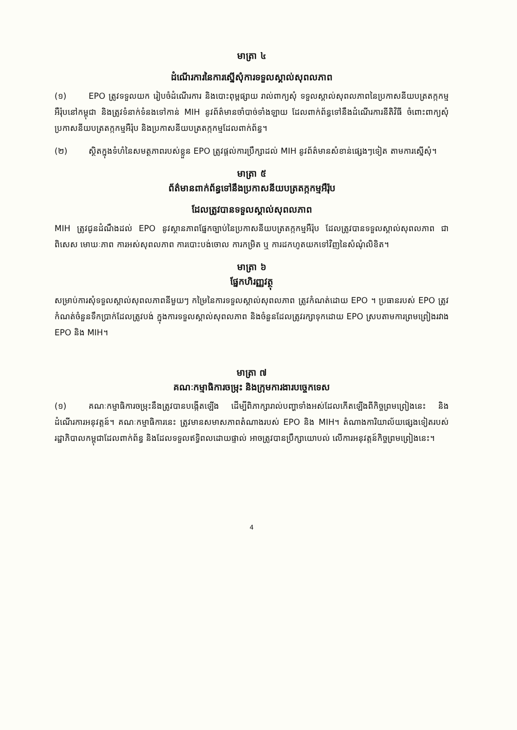មាត្រា ៤
ដំណើរការនៃការស្នើសុំការទទួលស្គាល់សុពលភាព
(១) EPO ត្រូវទទួលយក រៀបចំដំណើរការ និងបោះពុម្ពផ្សាយ រាល់ពាក្យសុំ ទទួលស្គាល់សុពលភាពនៃប្រកាសនីយបត្រតក្កកម្មអឺរ៉ុបនៅកម្ពុជា និងត្រូវទំនាក់ទំនងទៅកាន់ MIH នូវព័ត៌មានចាំបាច់ទាំងឡាយ ដែលពាក់ព័ន្ធទៅនឹងដំណើរការនីតិវិធី ចំពោះពាក្យសុំប្រកាសនីយបត្រតក្កកម្មអឺរ៉ុប និងប្រកាសនីយបត្រតក្កកម្មដែលពាក់ព័ន្ធ។
(២) ស្ថិតក្នុងទំហំនៃសមត្ថភាពរបស់ខ្លួន EPO ត្រូវផ្តល់ការប្រឹក្សាដល់ MIH នូវព័ត៌មានសំខាន់ផ្សេងៗទៀត តាមការស្នើសុំ។
មាត្រា ៥
ព័ត៌មានពាក់ព័ន្ធទៅនឹងប្រកាសនីយបត្រតក្កកម្មអឺរ៉ុប
ដែលត្រូវបានទទួលស្គាល់សុពលភាព
MIH ត្រូវជូនដំណឹងដល់ EPO នូវស្ថានភាពផ្នែកច្បាប់នៃប្រកាសនីយបត្រតក្កកម្មអឺរ៉ុប ដែលត្រូវបានទទួលស្គាល់សុពលភាព ជាពិសេស មោឃៈភាព ការអស់សុពលភាព ការបោះបង់ចោល ការកម្រិត ឬ ការដកហូតយកទៅវិញនៃសំណុំលិខិត។
មាត្រា ៦
ផ្នែកហិរញ្ញវត្ថុ
សម្រាប់ការសុំទទួលស្គាល់សុពលភាពនីមួយៗ កម្រៃនៃការទទួលស្គាល់សុពលភាព ត្រូវកំណត់ដោយ EPO ។ ប្រធានរបស់ EPO ត្រូវកំណត់ចំនួនទឹកប្រាក់ដែលត្រូវបង់ ក្នុងការទទួលស្គាល់សុពលភាព និងចំនួនដែលត្រូវរក្សាទុកដោយ EPO ស្របតាមការព្រមព្រៀងរវាង EPO និង MIH។
មាត្រា ៧
គណៈកម្មាធិការចម្រុះ និងក្រុមការងារបច្ចេកទេស
(១) គណៈកម្មាធិការចម្រុះនឹងត្រូវបានបង្កើតឡើង ដើម្បីពិភាក្សារាល់បញ្ហាទាំងអស់ដែលកើតឡើងពីកិច្ចព្រមព្រៀងនេះ និងដំណើរការអនុវត្តន៍។ គណៈកម្មាធិការនេះ ត្រូវមានសមាសភាពតំណាងរបស់ EPO និង MIH។ តំណាងការិយាល័យផ្សេងទៀតរបស់រដ្ឋាភិបាលកម្ពុជាដែលពាក់ព័ន្ធ និងដែលទទួលឥទ្ធិពលដោយផ្ទាល់ អាចត្រូវបានប្រឹក្សាយោបល់ លើការអនុវត្តន៍កិច្ចព្រមព្រៀងនេះ។
4